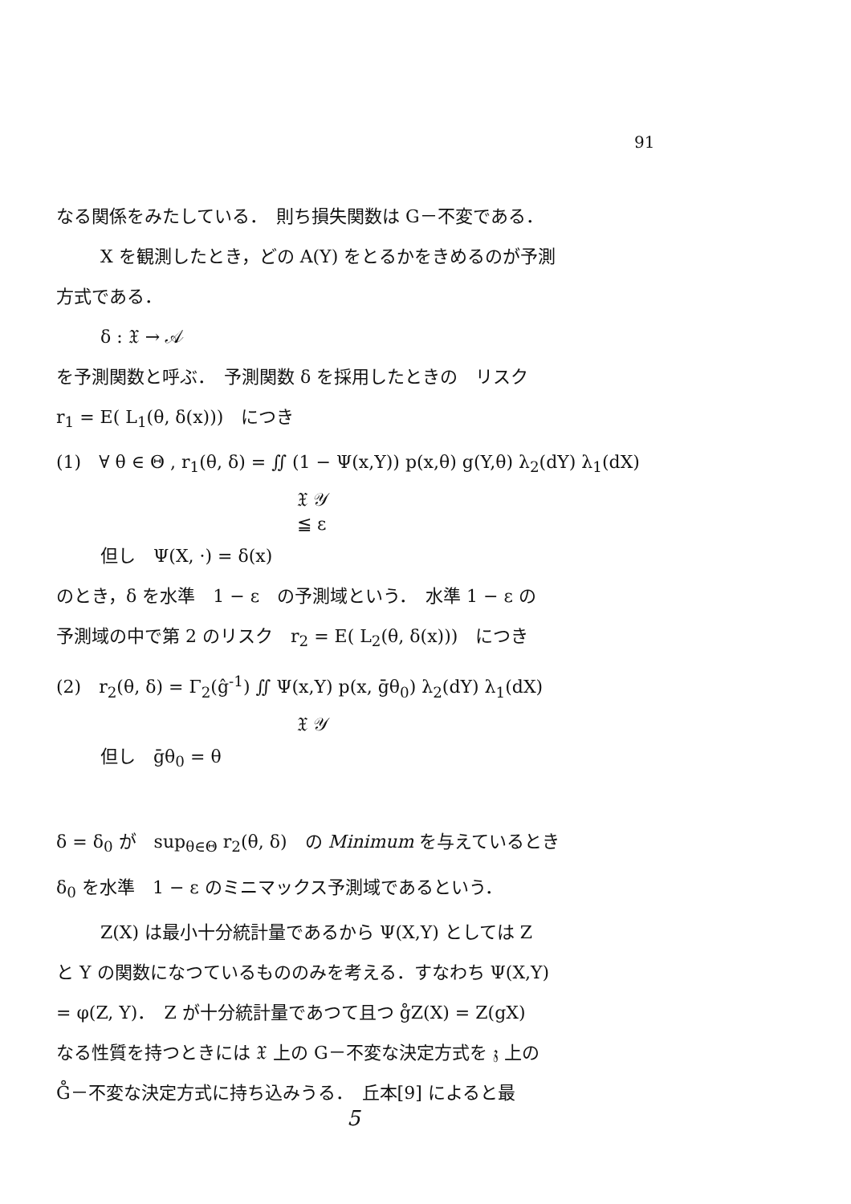91
なる関係をみたしている．　則ち損失関数は G－不変である．
X を観測したとき，どの A(Y) をとるかをきめるのが予測
方式である．
δ : 𝔛 → 𝒜
を予測関数と呼ぶ．　予測関数 δ を採用したときの　リスク
r<sub>1</sub> = E( L<sub>1</sub>(θ, δ(x)))　につき
(1)　∀ θ ∈ Θ , r<sub>1</sub>(θ, δ) = ∬ (1 − Ψ(x,Y)) p(x,θ) g(Y,θ) λ<sub>2</sub>(dY) λ<sub>1</sub>(dX)
𝔛 𝒴
≦ ε
但し　Ψ(X, ·) = δ(x)
のとき，δ を水準　1 − ε　の予測域という．　水準 1 − ε の
予測域の中で第 2 のリスク　r<sub>2</sub> = E( L<sub>2</sub>(θ, δ(x)))　につき
(2)　r<sub>2</sub>(θ, δ) = Γ<sub>2</sub>(ĝ<sup>-1</sup>) ∬ Ψ(x,Y) p(x, ḡθ<sub>0</sub>) λ<sub>2</sub>(dY) λ<sub>1</sub>(dX)
𝔛 𝒴
但し　ḡθ<sub>0</sub> = θ
δ = δ<sub>0</sub> が　sup<sub>θ∈Θ</sub> r<sub>2</sub>(θ, δ)　の Minimum を与えているとき
δ<sub>0</sub> を水準　1 − ε のミニマックス予測域であるという．
Z(X) は最小十分統計量であるから Ψ(X,Y) としては Z
と Y の関数になつているもののみを考える．すなわち Ψ(X,Y)
= φ(Z, Y)．　Z が十分統計量であつて且つ g̊Z(X) = Z(gX)
なる性質を持つときには 𝔛 上の G－不変な決定方式を 𝔷 上の
G̊－不変な決定方式に持ち込みうる．　丘本[9] によると最
5